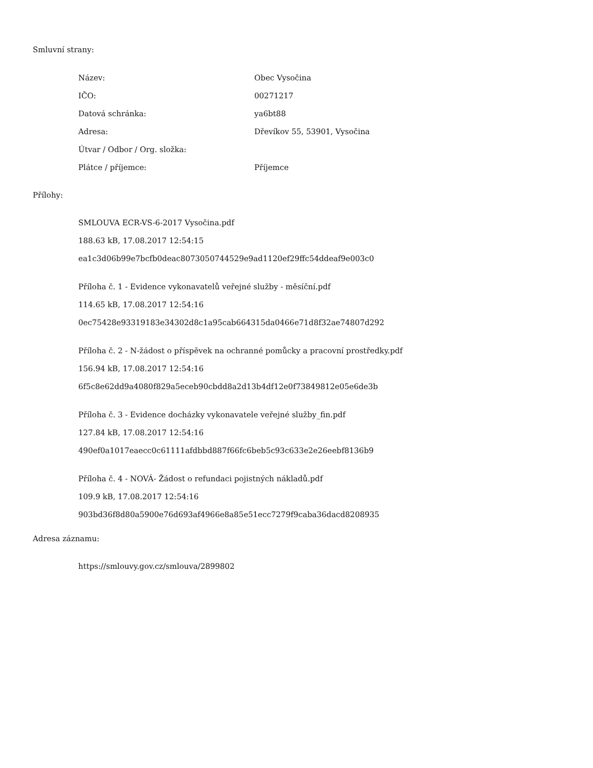Smluvní strany:
| Název: | Obec Vysočina |
| IČO: | 00271217 |
| Datová schránka: | ya6bt88 |
| Adresa: | Dřevíkov 55, 53901, Vysočina |
| Útvar / Odbor / Org. složka: | |
| Plátce / příjemce: | Příjemce |
Přílohy:
SMLOUVA ECR-VS-6-2017 Vysočina.pdf
188.63 kB, 17.08.2017 12:54:15
ea1c3d06b99e7bcfb0deac8073050744529e9ad1120ef29ffc54ddeaf9e003c0
Příloha č. 1 - Evidence vykonavatelů veřejné služby - měsíční.pdf
114.65 kB, 17.08.2017 12:54:16
0ec75428e93319183e34302d8c1a95cab664315da0466e71d8f32ae74807d292
Příloha č. 2 - N-žádost o příspěvek na ochranné pomůcky a pracovní prostředky.pdf
156.94 kB, 17.08.2017 12:54:16
6f5c8e62dd9a4080f829a5eceb90cbdd8a2d13b4df12e0f73849812e05e6de3b
Příloha č. 3 - Evidence docházky vykonavatele veřejné služby_fin.pdf
127.84 kB, 17.08.2017 12:54:16
490ef0a1017eaecc0c61111afdbbd887f66fc6beb5c93c633e2e26eebf8136b9
Příloha č. 4 - NOVÁ- Žádost o refundaci pojistných nákladů.pdf
109.9 kB, 17.08.2017 12:54:16
903bd36f8d80a5900e76d693af4966e8a85e51ecc7279f9caba36dacd8208935
Adresa záznamu:
https://smlouvy.gov.cz/smlouva/2899802